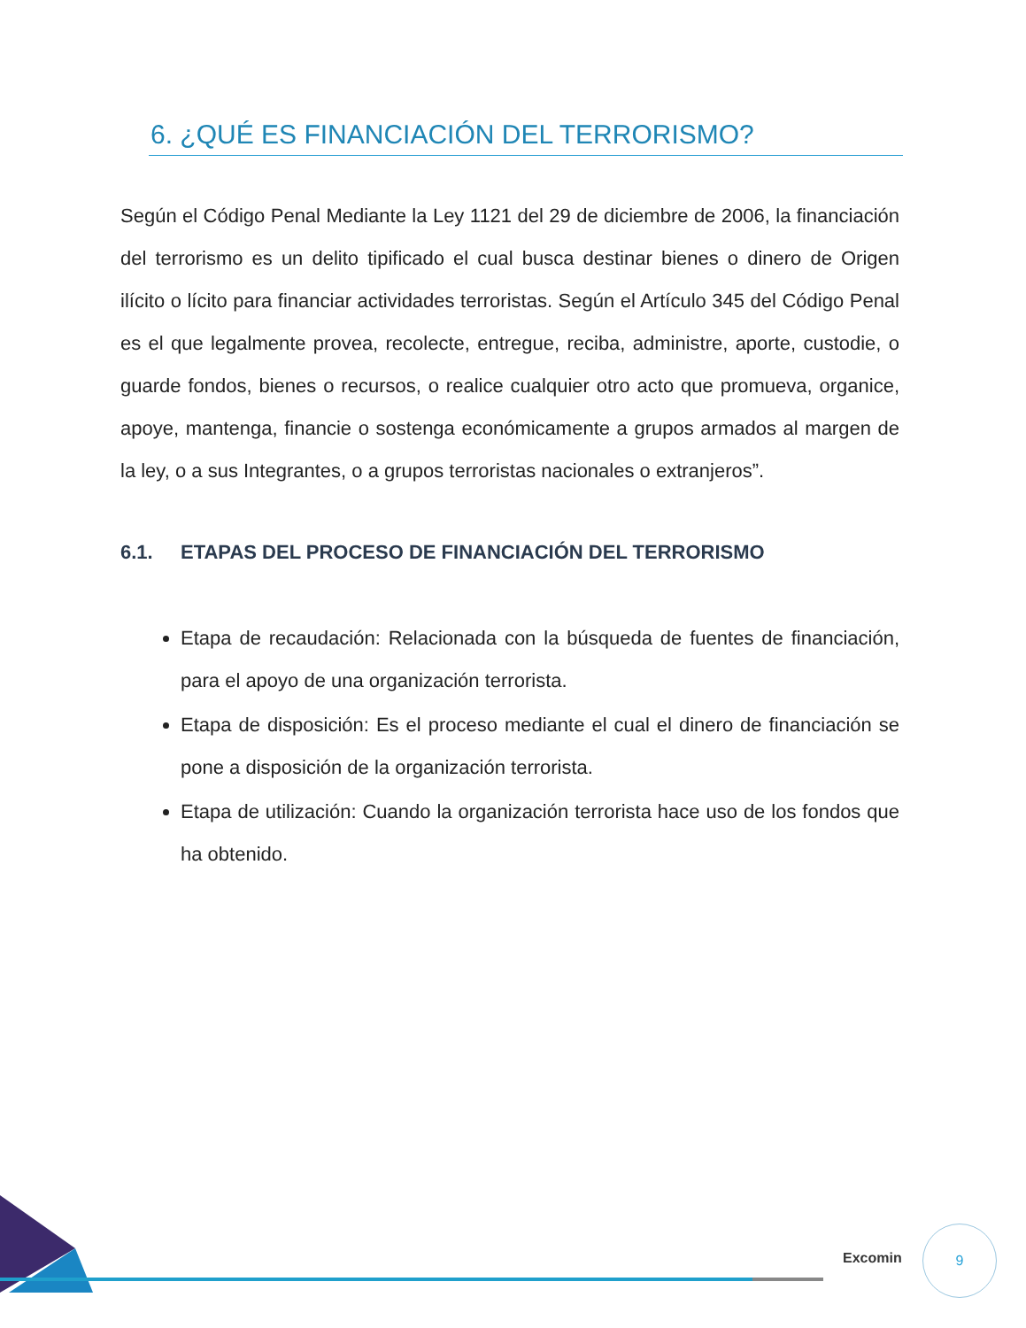6. ¿QUÉ ES FINANCIACIÓN DEL TERRORISMO?
Según el Código Penal Mediante la Ley 1121 del 29 de diciembre de 2006, la financiación del terrorismo es un delito tipificado el cual busca destinar bienes o dinero de Origen ilícito o lícito para financiar actividades terroristas. Según el Artículo 345 del Código Penal es el que legalmente provea, recolecte, entregue, reciba, administre, aporte, custodie, o guarde fondos, bienes o recursos, o realice cualquier otro acto que promueva, organice, apoye, mantenga, financie o sostenga económicamente a grupos armados al margen de la ley, o a sus Integrantes, o a grupos terroristas nacionales o extranjeros”.
6.1. ETAPAS DEL PROCESO DE FINANCIACIÓN DEL TERRORISMO
Etapa de recaudación: Relacionada con la búsqueda de fuentes de financiación, para el apoyo de una organización terrorista.
Etapa de disposición: Es el proceso mediante el cual el dinero de financiación se pone a disposición de la organización terrorista.
Etapa de utilización: Cuando la organización terrorista hace uso de los fondos que ha obtenido.
Excomin
9